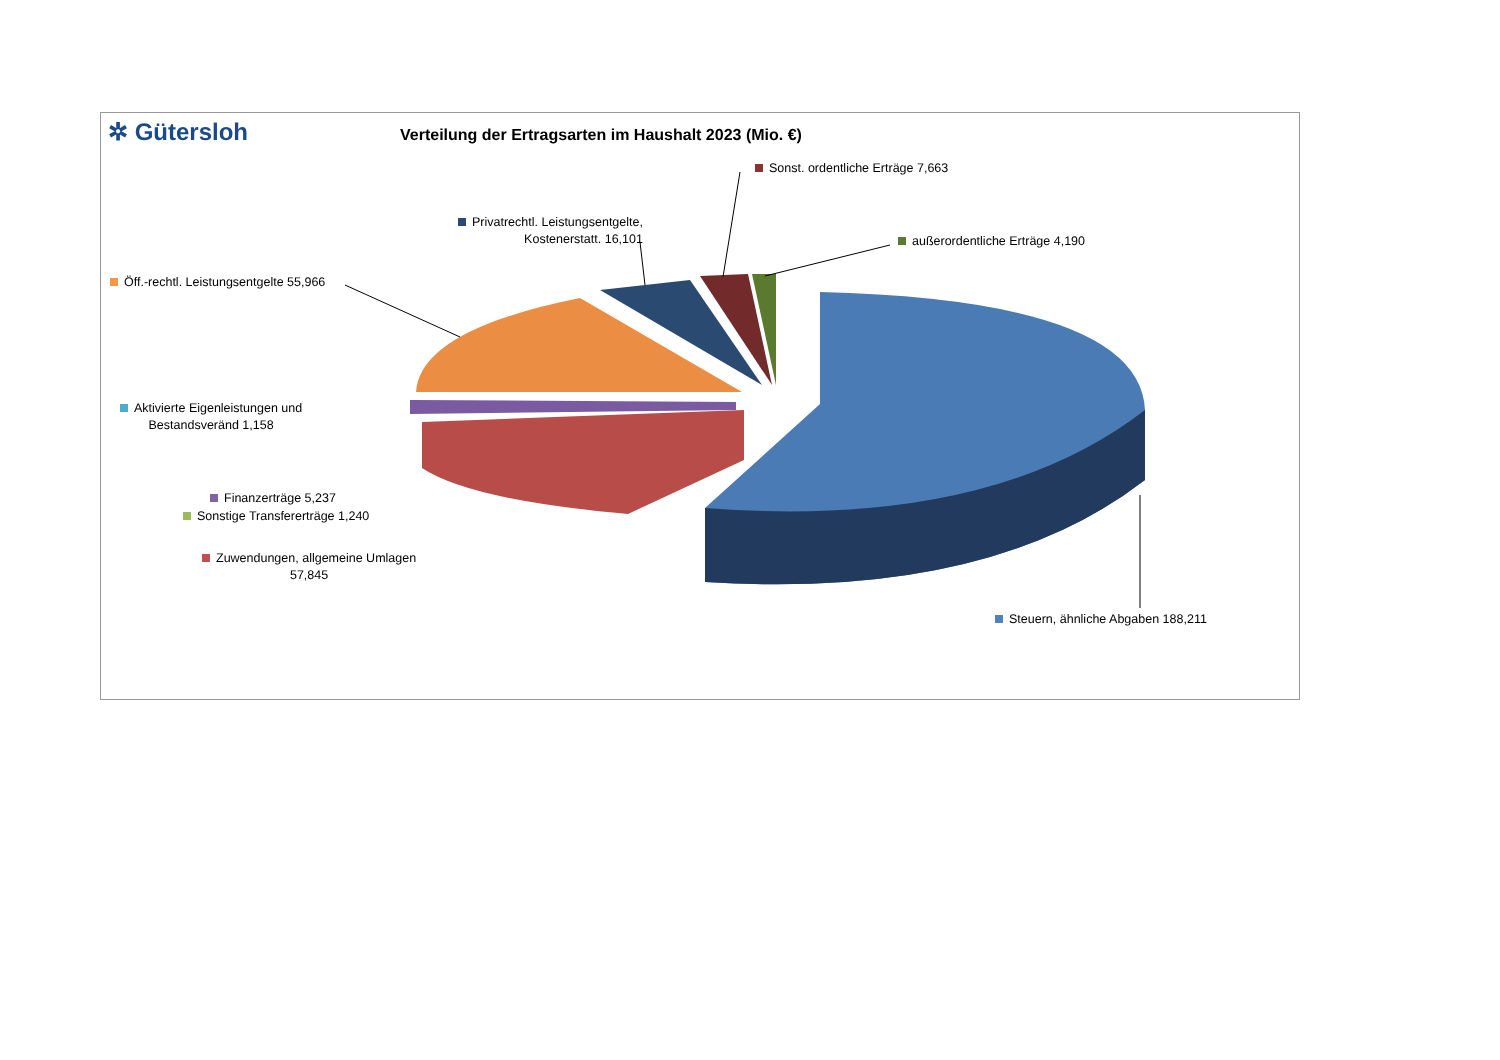✲ Gütersloh
Verteilung der Ertragsarten im Haushalt 2023 (Mio. €)
Sonst. ordentliche Erträge 7,663
Privatrechtl. Leistungsentgelte,
Kostenerstatt. 16,101
außerordentliche Erträge 4,190
Öff.-rechtl. Leistungsentgelte 55,966
Aktivierte Eigenleistungen und
Bestandsveränd 1,158
Finanzerträge 5,237
Sonstige Transfererträge 1,240
Zuwendungen, allgemeine Umlagen
57,845
Steuern, ähnliche Abgaben 188,211